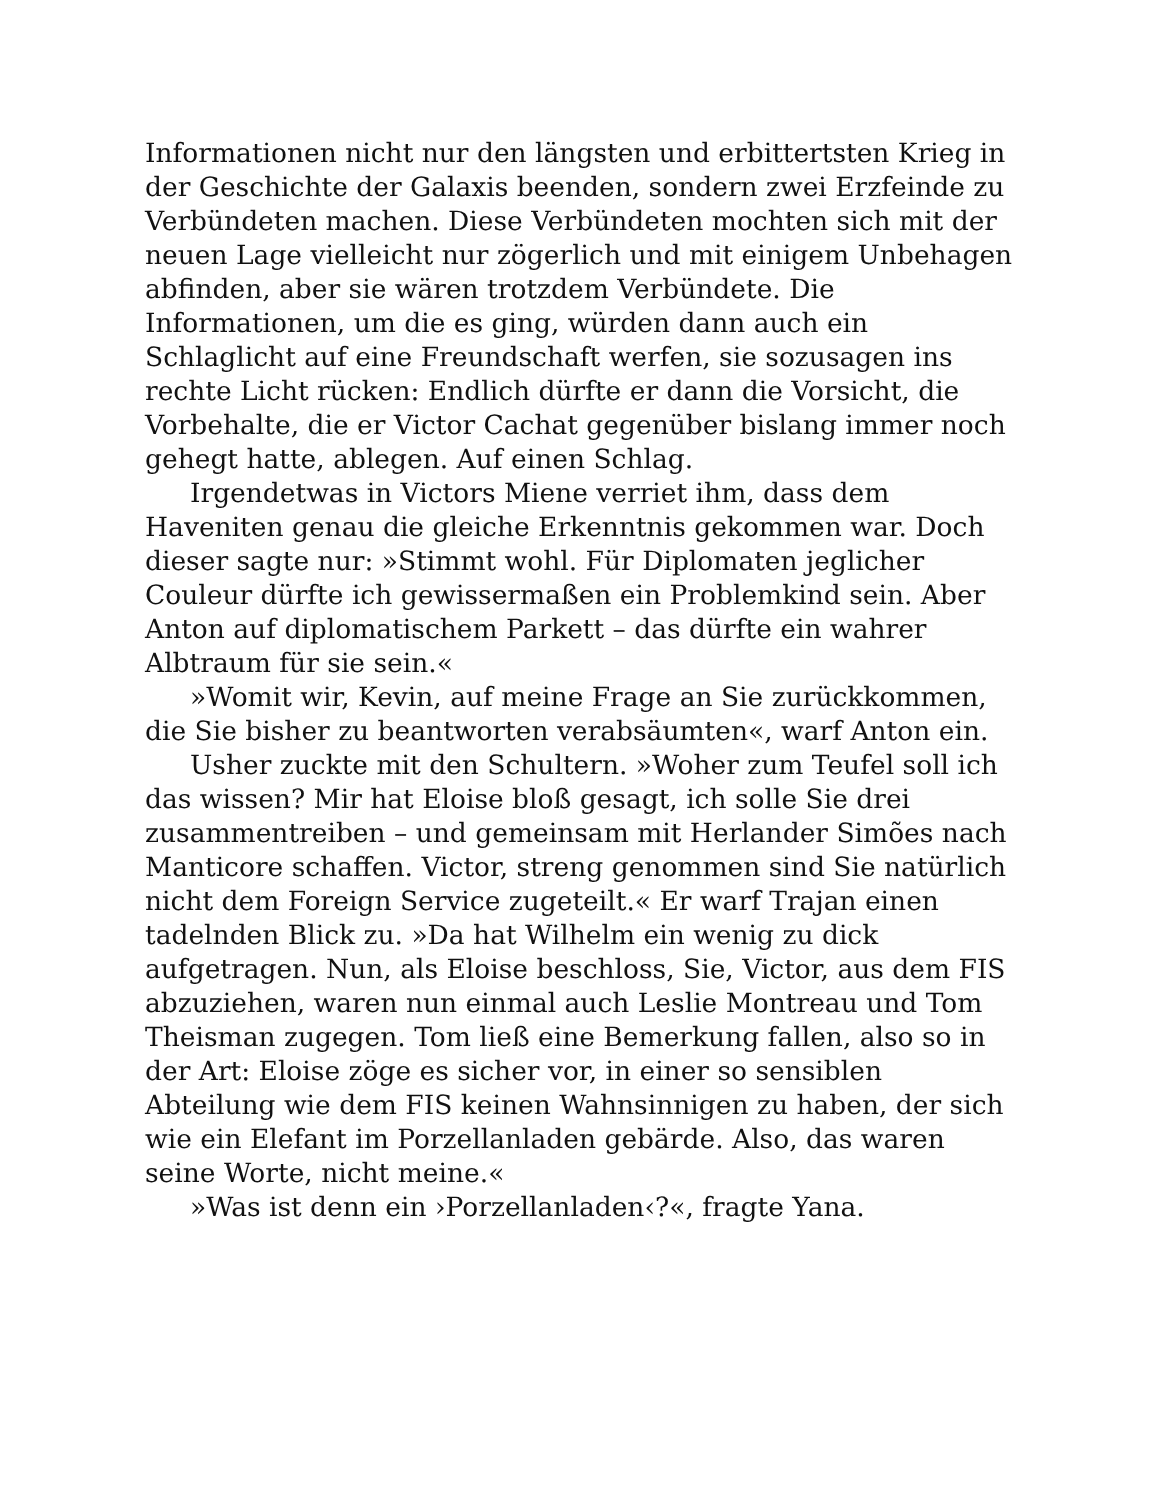Informationen nicht nur den längsten und erbittertsten Krieg in der Geschichte der Galaxis beenden, sondern zwei Erzfeinde zu Verbündeten machen. Diese Verbündeten mochten sich mit der neuen Lage vielleicht nur zögerlich und mit einigem Unbehagen abfinden, aber sie wären trotzdem Verbündete. Die Informationen, um die es ging, würden dann auch ein Schlaglicht auf eine Freundschaft werfen, sie sozusagen ins rechte Licht rücken: Endlich dürfte er dann die Vorsicht, die Vorbehalte, die er Victor Cachat gegenüber bislang immer noch gehegt hatte, ablegen. Auf einen Schlag.
Irgendetwas in Victors Miene verriet ihm, dass dem Haveniten genau die gleiche Erkenntnis gekommen war. Doch dieser sagte nur: »Stimmt wohl. Für Diplomaten jeglicher Couleur dürfte ich gewissermaßen ein Problemkind sein. Aber Anton auf diplomatischem Parkett – das dürfte ein wahrer Albtraum für sie sein.«
»Womit wir, Kevin, auf meine Frage an Sie zurückkommen, die Sie bisher zu beantworten verabsäumten«, warf Anton ein.
Usher zuckte mit den Schultern. »Woher zum Teufel soll ich das wissen? Mir hat Eloise bloß gesagt, ich solle Sie drei zusammentreiben – und gemeinsam mit Herlander Simões nach Manticore schaffen. Victor, streng genommen sind Sie natürlich nicht dem Foreign Service zugeteilt.« Er warf Trajan einen tadelnden Blick zu. »Da hat Wilhelm ein wenig zu dick aufgetragen. Nun, als Eloise beschloss, Sie, Victor, aus dem FIS abzuziehen, waren nun einmal auch Leslie Montreau und Tom Theisman zugegen. Tom ließ eine Bemerkung fallen, also so in der Art: Eloise zöge es sicher vor, in einer so sensiblen Abteilung wie dem FIS keinen Wahnsinnigen zu haben, der sich wie ein Elefant im Porzellanladen gebärde. Also, das waren seine Worte, nicht meine.«
»Was ist denn ein ›Porzellanladen‹?«, fragte Yana.